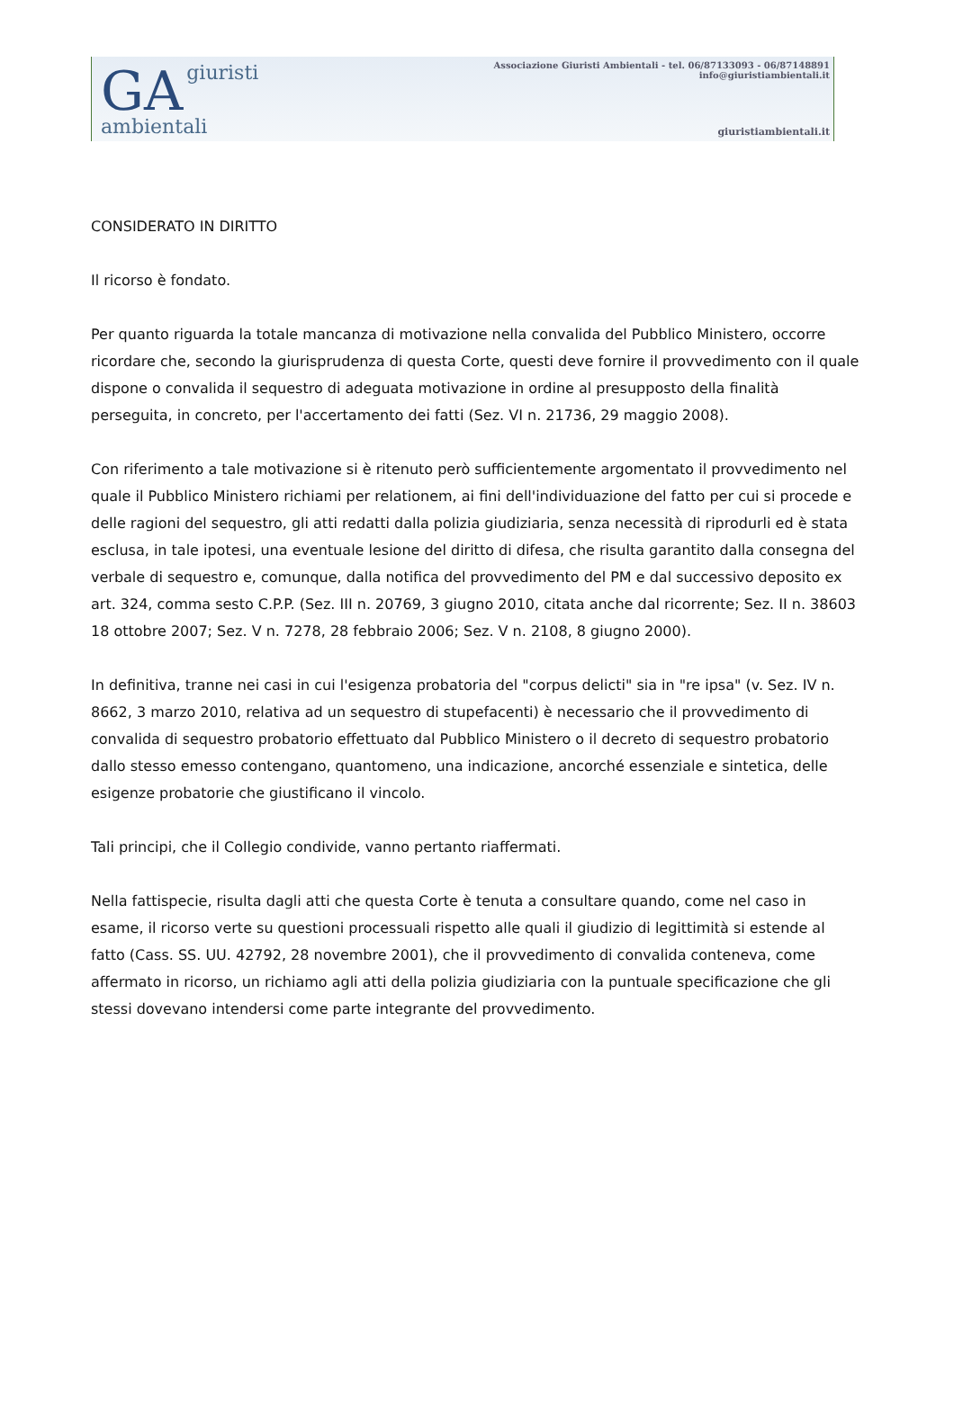GA giuristi
ambientali
Associazione Giuristi Ambientali - tel. 06/87133093 - 06/87148891
info@giuristiambientali.it
giuristiambientali.it
CONSIDERATO IN DIRITTO
Il ricorso è fondato.
Per quanto riguarda la totale mancanza di motivazione nella convalida del Pubblico Ministero, occorre ricordare che, secondo la giurisprudenza di questa Corte, questi deve fornire il provvedimento con il quale dispone o convalida il sequestro di adeguata motivazione in ordine al presupposto della finalità perseguita, in concreto, per l'accertamento dei fatti (Sez. VI n. 21736, 29 maggio 2008).
Con riferimento a tale motivazione si è ritenuto però sufficientemente argomentato il provvedimento nel quale il Pubblico Ministero richiami per relationem, ai fini dell'individuazione del fatto per cui si procede e delle ragioni del sequestro, gli atti redatti dalla polizia giudiziaria, senza necessità di riprodurli ed è stata esclusa, in tale ipotesi, una eventuale lesione del diritto di difesa, che risulta garantito dalla consegna del verbale di sequestro e, comunque, dalla notifica del provvedimento del PM e dal successivo deposito ex art. 324, comma sesto C.P.P. (Sez. III n. 20769, 3 giugno 2010, citata anche dal ricorrente; Sez. II n. 38603 18 ottobre 2007; Sez. V n. 7278, 28 febbraio 2006; Sez. V n. 2108, 8 giugno 2000).
In definitiva, tranne nei casi in cui l'esigenza probatoria del "corpus delicti" sia in "re ipsa" (v. Sez. IV n. 8662, 3 marzo 2010, relativa ad un sequestro di stupefacenti) è necessario che il provvedimento di convalida di sequestro probatorio effettuato dal Pubblico Ministero o il decreto di sequestro probatorio dallo stesso emesso contengano, quantomeno, una indicazione, ancorché essenziale e sintetica, delle esigenze probatorie che giustificano il vincolo.
Tali principi, che il Collegio condivide, vanno pertanto riaffermati.
Nella fattispecie, risulta dagli atti che questa Corte è tenuta a consultare quando, come nel caso in esame, il ricorso verte su questioni processuali rispetto alle quali il giudizio di legittimità si estende al fatto (Cass. SS. UU. 42792, 28 novembre 2001), che il provvedimento di convalida conteneva, come affermato in ricorso, un richiamo agli atti della polizia giudiziaria con la puntuale specificazione che gli stessi dovevano intendersi come parte integrante del provvedimento.